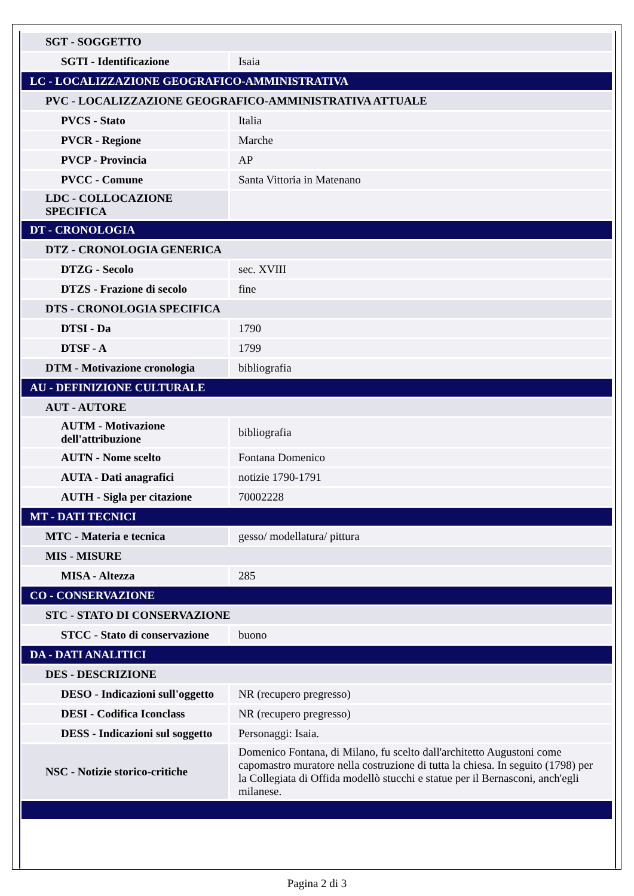| SGT - SOGGETTO | |
| SGTI - Identificazione | Isaia |
| LC - LOCALIZZAZIONE GEOGRAFICO-AMMINISTRATIVA | |
| PVC - LOCALIZZAZIONE GEOGRAFICO-AMMINISTRATIVA ATTUALE | |
| PVCS - Stato | Italia |
| PVCR - Regione | Marche |
| PVCP - Provincia | AP |
| PVCC - Comune | Santa Vittoria in Matenano |
| LDC - COLLOCAZIONE SPECIFICA | |
| DT - CRONOLOGIA | |
| DTZ - CRONOLOGIA GENERICA | |
| DTZG - Secolo | sec. XVIII |
| DTZS - Frazione di secolo | fine |
| DTS - CRONOLOGIA SPECIFICA | |
| DTSI - Da | 1790 |
| DTSF - A | 1799 |
| DTM - Motivazione cronologia | bibliografia |
| AU - DEFINIZIONE CULTURALE | |
| AUT - AUTORE | |
| AUTM - Motivazione dell'attribuzione | bibliografia |
| AUTN - Nome scelto | Fontana Domenico |
| AUTA - Dati anagrafici | notizie 1790-1791 |
| AUTH - Sigla per citazione | 70002228 |
| MT - DATI TECNICI | |
| MTC - Materia e tecnica | gesso/ modellatura/ pittura |
| MIS - MISURE | |
| MISA - Altezza | 285 |
| CO - CONSERVAZIONE | |
| STC - STATO DI CONSERVAZIONE | |
| STCC - Stato di conservazione | buono |
| DA - DATI ANALITICI | |
| DES - DESCRIZIONE | |
| DESO - Indicazioni sull'oggetto | NR (recupero pregresso) |
| DESI - Codifica Iconclass | NR (recupero pregresso) |
| DESS - Indicazioni sul soggetto | Personaggi: Isaia. |
| NSC - Notizie storico-critiche | Domenico Fontana, di Milano, fu scelto dall'architetto Augustoni come capomastro muratore nella costruzione di tutta la chiesa. In seguito (1798) per la Collegiata di Offida modellò stucchi e statue per il Bernasconi, anch'egli milanese. |
Pagina 2 di 3